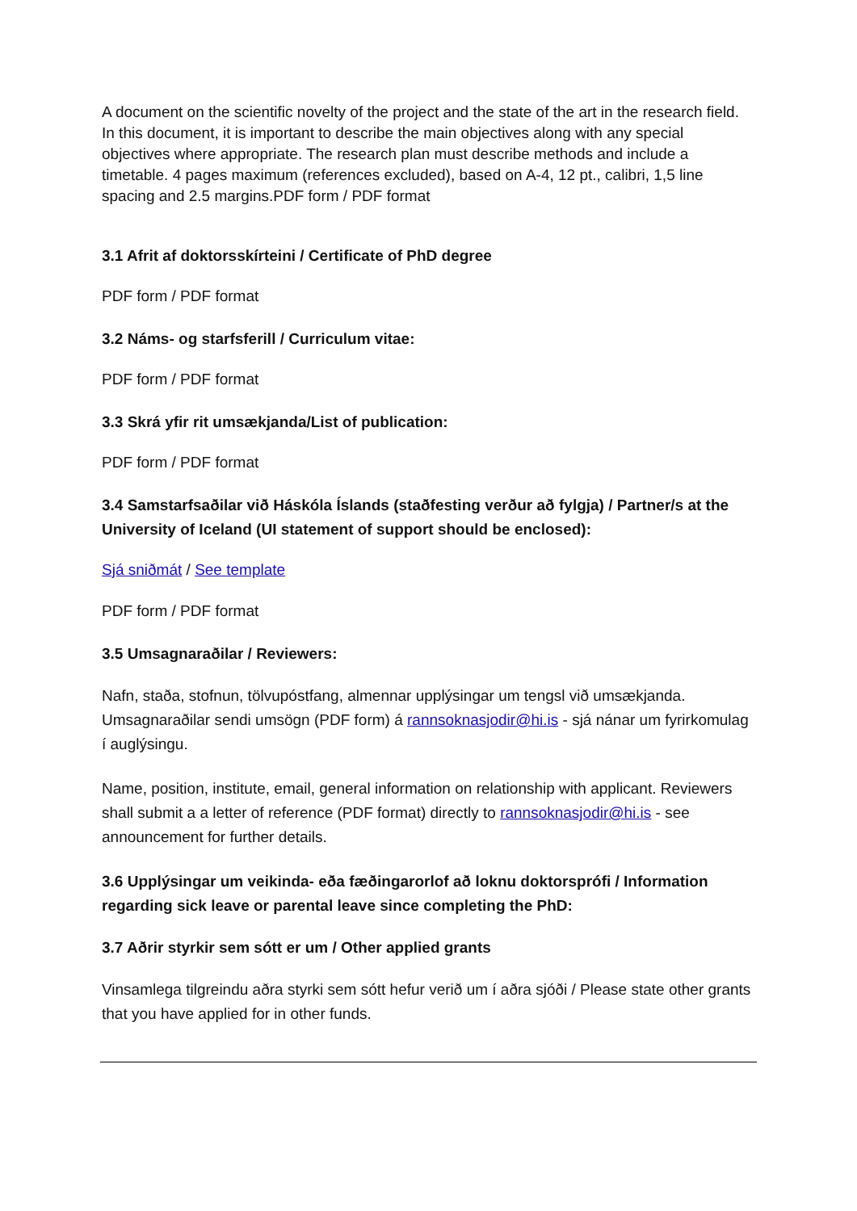A document on the scientific novelty of the project and the state of the art in the research field. In this document, it is important to describe the main objectives along with any special objectives where appropriate. The research plan must describe methods and include a timetable. 4 pages maximum (references excluded), based on A-4, 12 pt., calibri, 1,5 line spacing and 2.5 margins.PDF form / PDF format
3.1 Afrit af doktorsskírteini / Certificate of PhD degree
PDF form / PDF format
3.2 Náms- og starfsferill / Curriculum vitae:
PDF form / PDF format
3.3 Skrá yfir rit umsækjanda/List of publication:
PDF form / PDF format
3.4 Samstarfsaðilar við Háskóla Íslands (staðfesting verður að fylgja) / Partner/s at the University of Iceland (UI statement of support should be enclosed):
Sjá sniðmát / See template
PDF form / PDF format
3.5 Umsagnaraðilar / Reviewers:
Nafn, staða, stofnun, tölvupóstfang, almennar upplýsingar um tengsl við umsækjanda. Umsagnaraðilar sendi umsögn (PDF form) á rannsoknasjodir@hi.is - sjá nánar um fyrirkomulag í auglýsingu.
Name, position, institute, email, general information on relationship with applicant. Reviewers shall submit a a letter of reference (PDF format) directly to rannsoknasjodir@hi.is - see announcement for further details.
3.6 Upplýsingar um veikinda- eða fæðingarorlof að loknu doktorsprófi / Information regarding sick leave or parental leave since completing the PhD:
3.7 Aðrir styrkir sem sótt er um / Other applied grants
Vinsamlega tilgreindu aðra styrki sem sótt hefur verið um í aðra sjóði / Please state other grants that you have applied for in other funds.